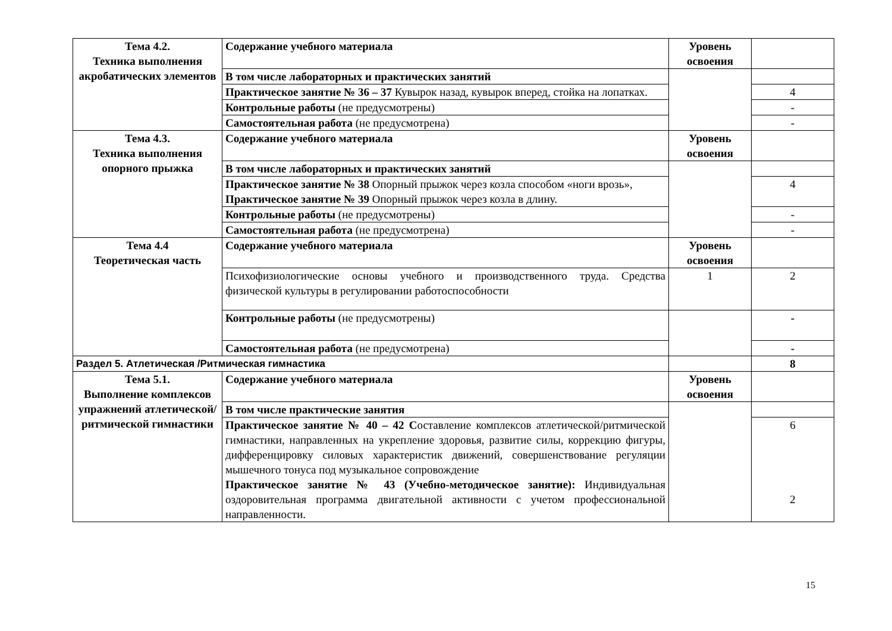| Тема 4.2. Техника выполнения акробатических элементов | Содержание учебного материала | Уровень освоения | |
| | В том числе лабораторных и практических занятий | | |
| | Практическое занятие № 36 – 37 Кувырок назад, кувырок вперед, стойка на лопатках. | | 4 |
| | Контрольные работы (не предусмотрены) | | - |
| | Самостоятельная работа (не предусмотрена) | | - |
| Тема 4.3. Техника выполнения опорного прыжка | Содержание учебного материала | Уровень освоения | |
| | В том числе лабораторных и практических занятий | | |
| | Практическое занятие № 38 Опорный прыжок через козла способом «ноги врозь», Практическое занятие № 39 Опорный прыжок через козла в длину. | | 4 |
| | Контрольные работы (не предусмотрены) | | - |
| | Самостоятельная работа (не предусмотрена) | | - |
| Тема 4.4 Теоретическая часть | Содержание учебного материала | Уровень освоения | |
| | Психофизиологические основы учебного и производственного труда. Средства физической культуры в регулировании работоспособности | 1 | 2 |
| | Контрольные работы (не предусмотрены) | | - |
| | Самостоятельная работа (не предусмотрена) | | - |
| Раздел 5. Атлетическая /Ритмическая гимнастика | | | 8 |
| Тема 5.1. Выполнение комплексов упражнений атлетической/ ритмической гимнастики | Содержание учебного материала | Уровень освоения | |
| | В том числе практические занятия | | |
| | Практическое занятие № 40 – 42 С оставление комплексов атлетической/ритмической гимнастики, направленных на укрепление здоровья, развитие силы, коррекцию фигуры, дифференцировку силовых характеристик движений, совершенствование регуляции мышечного тонуса под музыкальное сопровождение Практическое занятие № 43 (Учебно-методическое занятие): Индивидуальная оздоровительная программа двигательной активности с учетом профессиональной направленности. | | 6 2 |
15